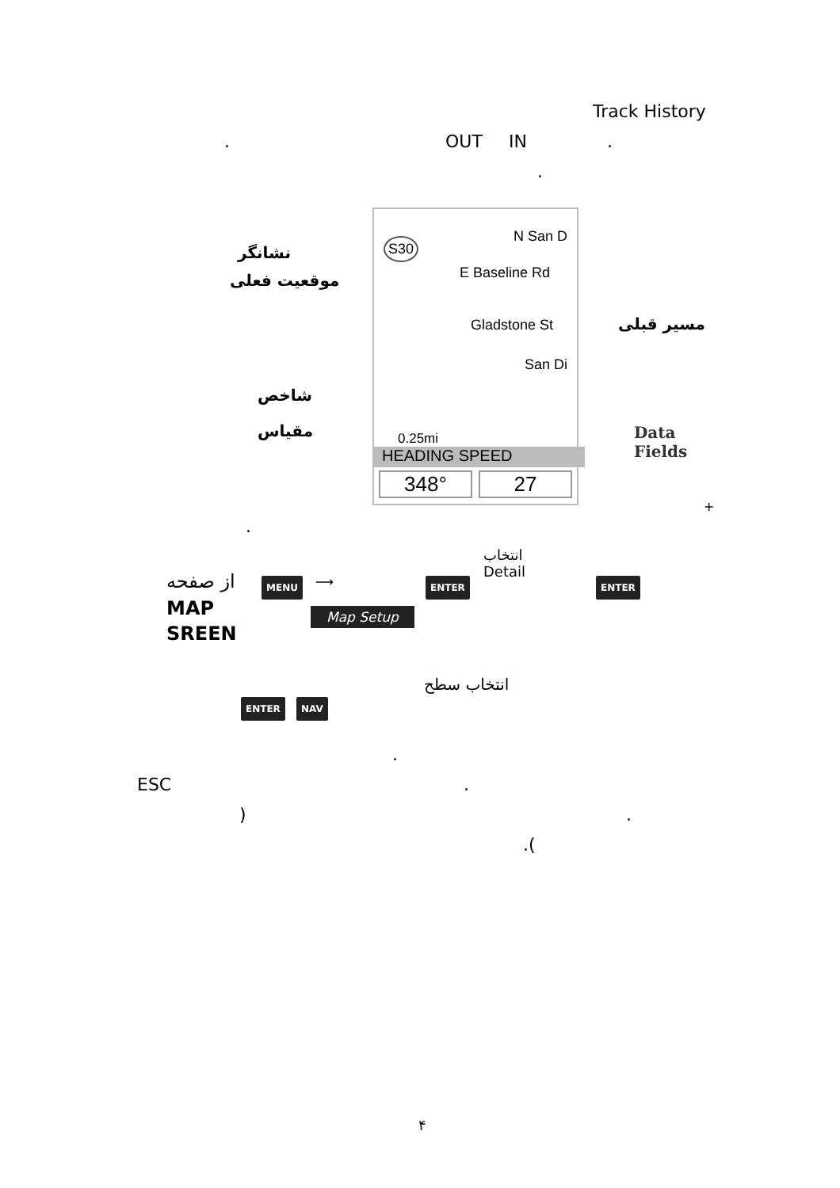Track History
. OUT IN .
.
N San D
S30
E Baseline Rd
Gladstone St
San Di
0.25mi
HEADING SPEED
348° 27
نشانگر
موقعیت فعلی
مسیر قبلی
شاخص
مقیاس
Data
Fields
+
.
از صفحه
MAP
SREEN
MENU ⟶
Map Setup
ENTER
انتخاب
Detail
ENTER
انتخاب سطح
ENTER NAV
.
ESC.
).
.(
۴